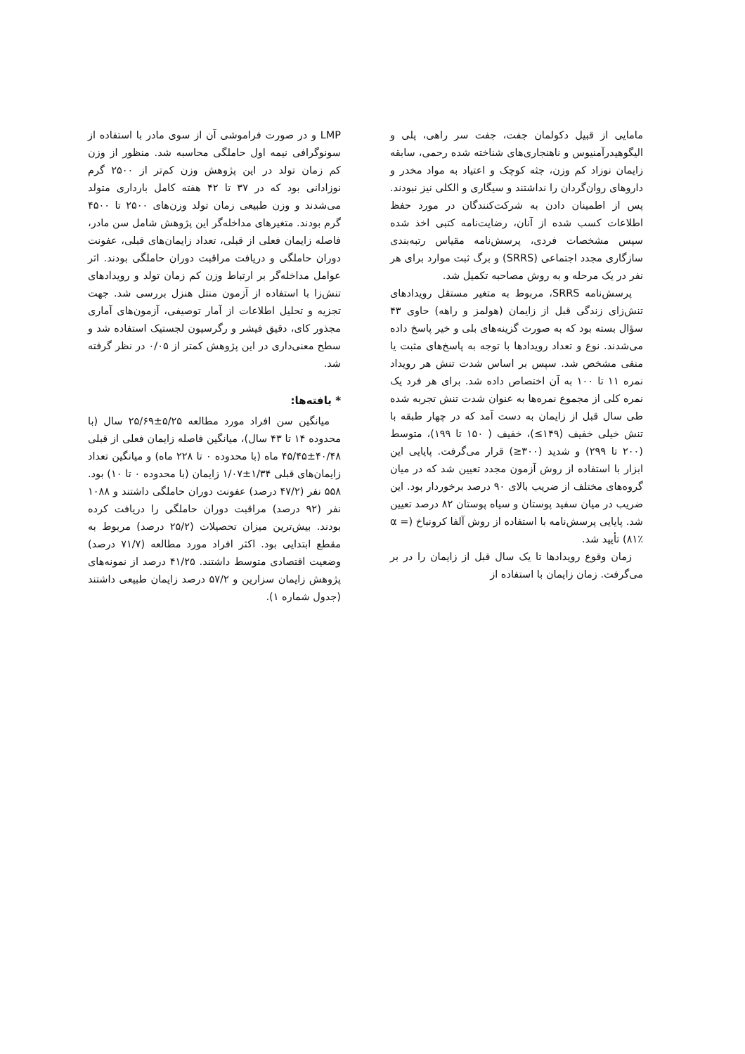مامایی از قبیل دکولمان جفت، جفت سر راهی، پلی و الیگوهیدرآمنیوس و ناهنجاری‌های شناخته شده رحمی، سابقه زایمان نوزاد کم وزن، جثه کوچک و اعتیاد به مواد مخدر و داروهای روان‌گردان را نداشتند و سیگاری و الکلی نیز نبودند. پس از اطمینان دادن به شرکت‌کنندگان در مورد حفظ اطلاعات کسب شده از آنان، رضایت‌نامه کتبی اخذ شده سپس مشخصات فردی، پرسش‌نامه مقیاس رتبه‌بندی سازگاری مجدد اجتماعی (SRRS) و برگ ثبت موارد برای هر نفر در یک مرحله و به روش مصاحبه تکمیل شد.
پرسش‌نامه SRRS، مربوط به متغیر مستقل رویدادهای تنش‌زای زندگی قبل از زایمان (هولمز و راهه) حاوی ۴۳ سؤال بسته بود که به صورت گزینه‌های بلی و خیر پاسخ داده می‌شدند. نوع و تعداد رویدادها با توجه به پاسخ‌های مثبت یا منفی مشخص شد. سپس بر اساس شدت تنش هر رویداد نمره ۱۱ تا ۱۰۰ به آن اختصاص داده شد. برای هر فرد یک نمره کلی از مجموع نمره‌ها به عنوان شدت تنش تجربه شده طی سال قبل از زایمان به دست آمد که در چهار طبقه با تنش خیلی خفیف (۱۴۹≥)، خفیف ( ۱۵۰ تا ۱۹۹)، متوسط (۲۰۰ تا ۲۹۹) و شدید (۳۰۰≤) قرار می‌گرفت. پایایی این ابزار با استفاده از روش آزمون مجدد تعیین شد که در میان گروه‌های مختلف از ضریب بالای ۹۰ درصد برخوردار بود. این ضریب در میان سفید پوستان و سیاه پوستان ۸۲ درصد تعیین شد. پایایی پرسش‌نامه با استفاده از روش آلفا کرونباخ (α = ۸۱٪) تأیید شد.
زمان وقوع رویدادها تا یک سال قبل از زایمان را در بر می‌گرفت. زمان زایمان با استفاده از
LMP و در صورت فراموشی آن از سوی مادر با استفاده از سونوگرافی نیمه اول حاملگی محاسبه شد. منظور از وزن کم زمان تولد در این پژوهش وزن کم‌تر از ۲۵۰۰ گرم نوزادانی بود که در ۳۷ تا ۴۲ هفته کامل بارداری متولد می‌شدند و وزن طبیعی زمان تولد وزن‌های ۲۵۰۰ تا ۴۵۰۰ گرم بودند. متغیرهای مداخله‌گر این پژوهش شامل سن مادر، فاصله زایمان فعلی از قبلی، تعداد زایمان‌های قبلی، عفونت دوران حاملگی و دریافت مراقبت دوران حاملگی بودند. اثر عوامل مداخله‌گر بر ارتباط وزن کم زمان تولد و رویدادهای تنش‌زا با استفاده از آزمون منتل هنزل بررسی شد. جهت تجزیه و تحلیل اطلاعات از آمار توصیفی، آزمون‌های آماری مجذور کای، دقیق فیشر و رگرسیون لجستیک استفاده شد و سطح معنی‌داری در این پژوهش کمتر از ۰/۰۵ در نظر گرفته شد.
* یافته‌ها:
میانگین سن افراد مورد مطالعه ۵/۲۵±۲۵/۶۹ سال (با محدوده ۱۴ تا ۴۳ سال)، میانگین فاصله زایمان فعلی از قبلی ۴۰/۴۸±۴۵/۴۵ ماه (با محدوده ۰ تا ۲۲۸ ماه) و میانگین تعداد زایمان‌های قبلی ۱/۳۴±۱/۰۷ زایمان (با محدوده ۰ تا ۱۰) بود. ۵۵۸ نفر (۴۷/۲ درصد) عفونت دوران حاملگی داشتند و ۱۰۸۸ نفر (۹۲ درصد) مراقبت دوران حاملگی را دریافت کرده بودند. بیش‌ترین میزان تحصیلات (۲۵/۲ درصد) مربوط به مقطع ابتدایی بود. اکثر افراد مورد مطالعه (۷۱/۷ درصد) وضعیت اقتصادی متوسط داشتند. ۴۱/۲۵ درصد از نمونه‌های پژوهش زایمان سزارین و ۵۷/۲ درصد زایمان طبیعی داشتند (جدول شماره ۱).